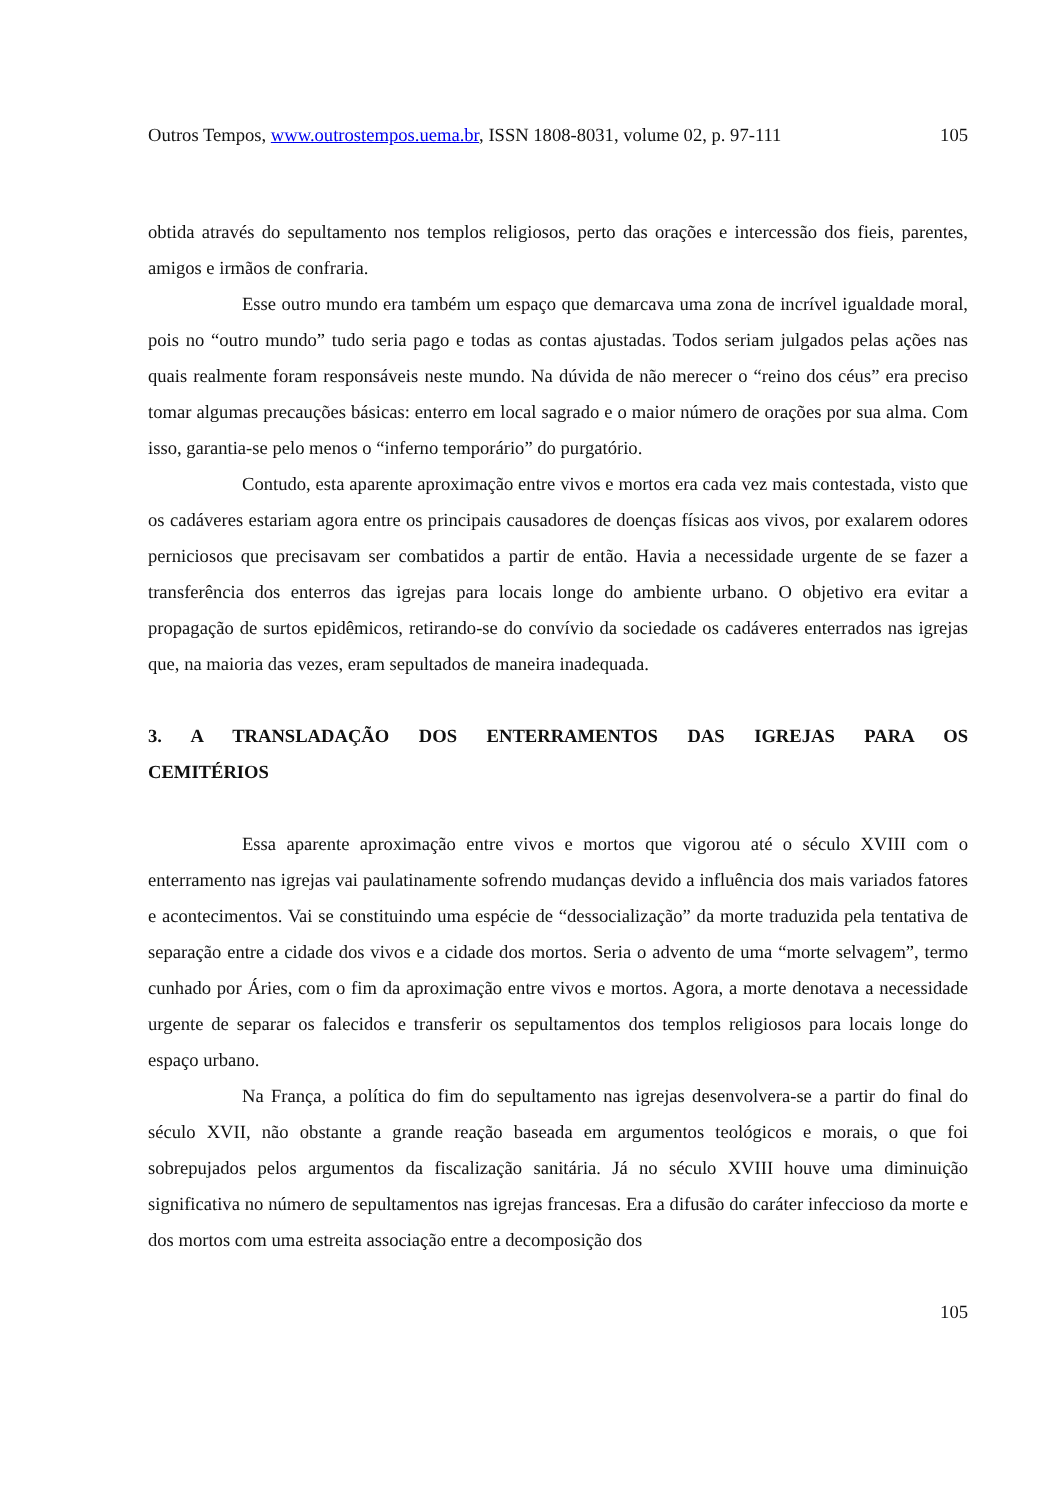Outros Tempos, www.outrostempos.uema.br, ISSN 1808-8031, volume 02, p. 97-111 105
obtida através do sepultamento nos templos religiosos, perto das orações e intercessão dos fieis, parentes, amigos e irmãos de confraria.
Esse outro mundo era também um espaço que demarcava uma zona de incrível igualdade moral, pois no “outro mundo” tudo seria pago e todas as contas ajustadas. Todos seriam julgados pelas ações nas quais realmente foram responsáveis neste mundo. Na dúvida de não merecer o “reino dos céus” era preciso tomar algumas precauções básicas: enterro em local sagrado e o maior número de orações por sua alma. Com isso, garantia-se pelo menos o “inferno temporário” do purgatório.
Contudo, esta aparente aproximação entre vivos e mortos era cada vez mais contestada, visto que os cadáveres estariam agora entre os principais causadores de doenças físicas aos vivos, por exalarem odores perniciosos que precisavam ser combatidos a partir de então. Havia a necessidade urgente de se fazer a transferência dos enterros das igrejas para locais longe do ambiente urbano. O objetivo era evitar a propagação de surtos epidêmicos, retirando-se do convívio da sociedade os cadáveres enterrados nas igrejas que, na maioria das vezes, eram sepultados de maneira inadequada.
3. A TRANSLADAÇÃO DOS ENTERRAMENTOS DAS IGREJAS PARA OS CEMITÉRIOS
Essa aparente aproximação entre vivos e mortos que vigorou até o século XVIII com o enterramento nas igrejas vai paulatinamente sofrendo mudanças devido a influência dos mais variados fatores e acontecimentos. Vai se constituindo uma espécie de “dessocialização” da morte traduzida pela tentativa de separação entre a cidade dos vivos e a cidade dos mortos. Seria o advento de uma “morte selvagem”, termo cunhado por Áries, com o fim da aproximação entre vivos e mortos. Agora, a morte denotava a necessidade urgente de separar os falecidos e transferir os sepultamentos dos templos religiosos para locais longe do espaço urbano.
Na França, a política do fim do sepultamento nas igrejas desenvolvera-se a partir do final do século XVII, não obstante a grande reação baseada em argumentos teológicos e morais, o que foi sobrepujados pelos argumentos da fiscalização sanitária. Já no século XVIII houve uma diminuição significativa no número de sepultamentos nas igrejas francesas. Era a difusão do caráter infeccioso da morte e dos mortos com uma estreita associação entre a decomposição dos
105